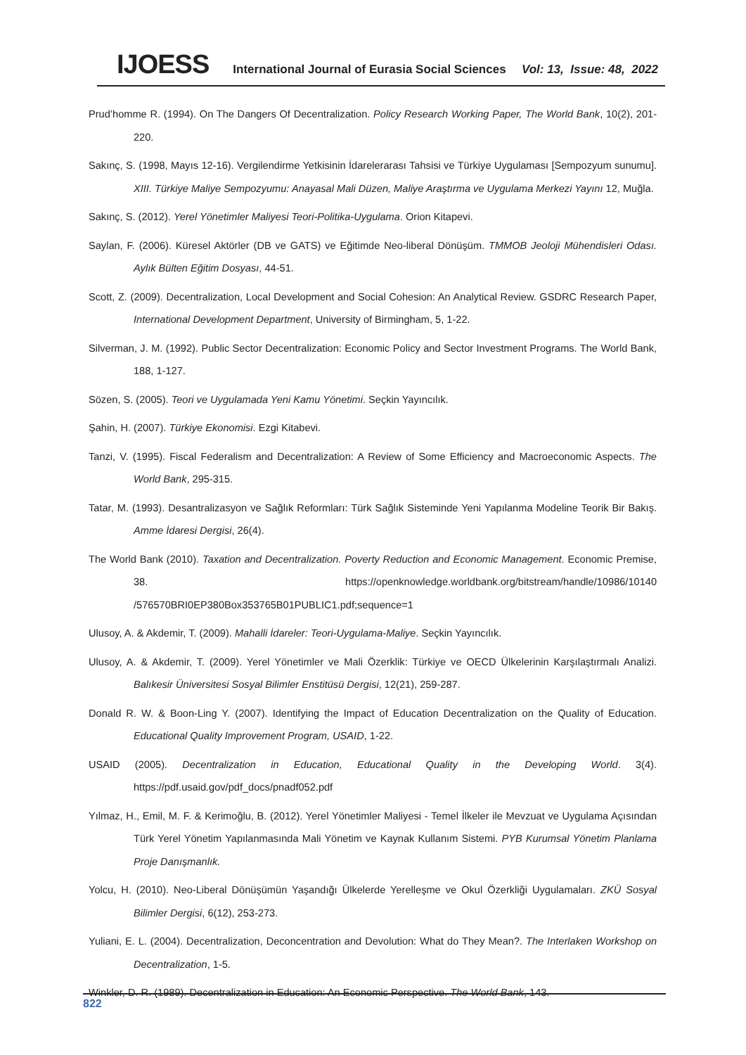IJOESS International Journal of Eurasia Social Sciences Vol: 13, Issue: 48, 2022
Prud’homme R. (1994). On The Dangers Of Decentralization. Policy Research Working Paper, The World Bank, 10(2), 201-220.
Sakınç, S. (1998, Mayıs 12-16). Vergilendirme Yetkisinin İdarelerarası Tahsisi ve Türkiye Uygulaması [Sempozyum sunumu]. XIII. Türkiye Maliye Sempozyumu: Anayasal Mali Düzen, Maliye Araştırma ve Uygulama Merkezi Yayını 12, Muğla.
Sakınç, S. (2012). Yerel Yönetimler Maliyesi Teori-Politika-Uygulama. Orion Kitapevi.
Saylan, F. (2006). Küresel Aktörler (DB ve GATS) ve Eğitimde Neo-liberal Dönüşüm. TMMOB Jeoloji Mühendisleri Odası. Aylık Bülten Eğitim Dosyası, 44-51.
Scott, Z. (2009). Decentralization, Local Development and Social Cohesion: An Analytical Review. GSDRC Research Paper, International Development Department, University of Birmingham, 5, 1-22.
Silverman, J. M. (1992). Public Sector Decentralization: Economic Policy and Sector Investment Programs. The World Bank, 188, 1-127.
Sözen, S. (2005). Teori ve Uygulamada Yeni Kamu Yönetimi. Seçkin Yayıncılık.
Şahin, H. (2007). Türkiye Ekonomisi. Ezgi Kitabevi.
Tanzi, V. (1995). Fiscal Federalism and Decentralization: A Review of Some Efficiency and Macroeconomic Aspects. The World Bank, 295-315.
Tatar, M. (1993). Desantralizasyon ve Sağlık Reformları: Türk Sağlık Sisteminde Yeni Yapılanma Modeline Teorik Bir Bakış. Amme İdaresi Dergisi, 26(4).
The World Bank (2010). Taxation and Decentralization. Poverty Reduction and Economic Management. Economic Premise, 38. https://openknowledge.worldbank.org/bitstream/handle/10986/10140 /576570BRI0EP380Box353765B01PUBLIC1.pdf;sequence=1
Ulusoy, A. & Akdemir, T. (2009). Mahalli İdareler: Teori-Uygulama-Maliye. Seçkin Yayıncılık.
Ulusoy, A. & Akdemir, T. (2009). Yerel Yönetimler ve Mali Özerklik: Türkiye ve OECD Ülkelerinin Karşılaştırmalı Analizi. Balıkesir Üniversitesi Sosyal Bilimler Enstitüsü Dergisi, 12(21), 259-287.
Donald R. W. & Boon-Ling Y. (2007). Identifying the Impact of Education Decentralization on the Quality of Education. Educational Quality Improvement Program, USAID, 1-22.
USAID (2005). Decentralization in Education, Educational Quality in the Developing World. 3(4). https://pdf.usaid.gov/pdf_docs/pnadf052.pdf
Yılmaz, H., Emil, M. F. & Kerimoğlu, B. (2012). Yerel Yönetimler Maliyesi - Temel İlkeler ile Mevzuat ve Uygulama Açısından Türk Yerel Yönetim Yapılanmasında Mali Yönetim ve Kaynak Kullanım Sistemi. PYB Kurumsal Yönetim Planlama Proje Danışmanlık.
Yolcu, H. (2010). Neo-Liberal Dönüşümün Yaşandığı Ülkelerde Yerelleşme ve Okul Özerkliği Uygulamaları. ZKÜ Sosyal Bilimler Dergisi, 6(12), 253-273.
Yuliani, E. L. (2004). Decentralization, Deconcentration and Devolution: What do They Mean?. The Interlaken Workshop on Decentralization, 1-5.
Winkler, D. R. (1989). Decentralization in Education: An Economic Perspective. The World Bank, 143.
822